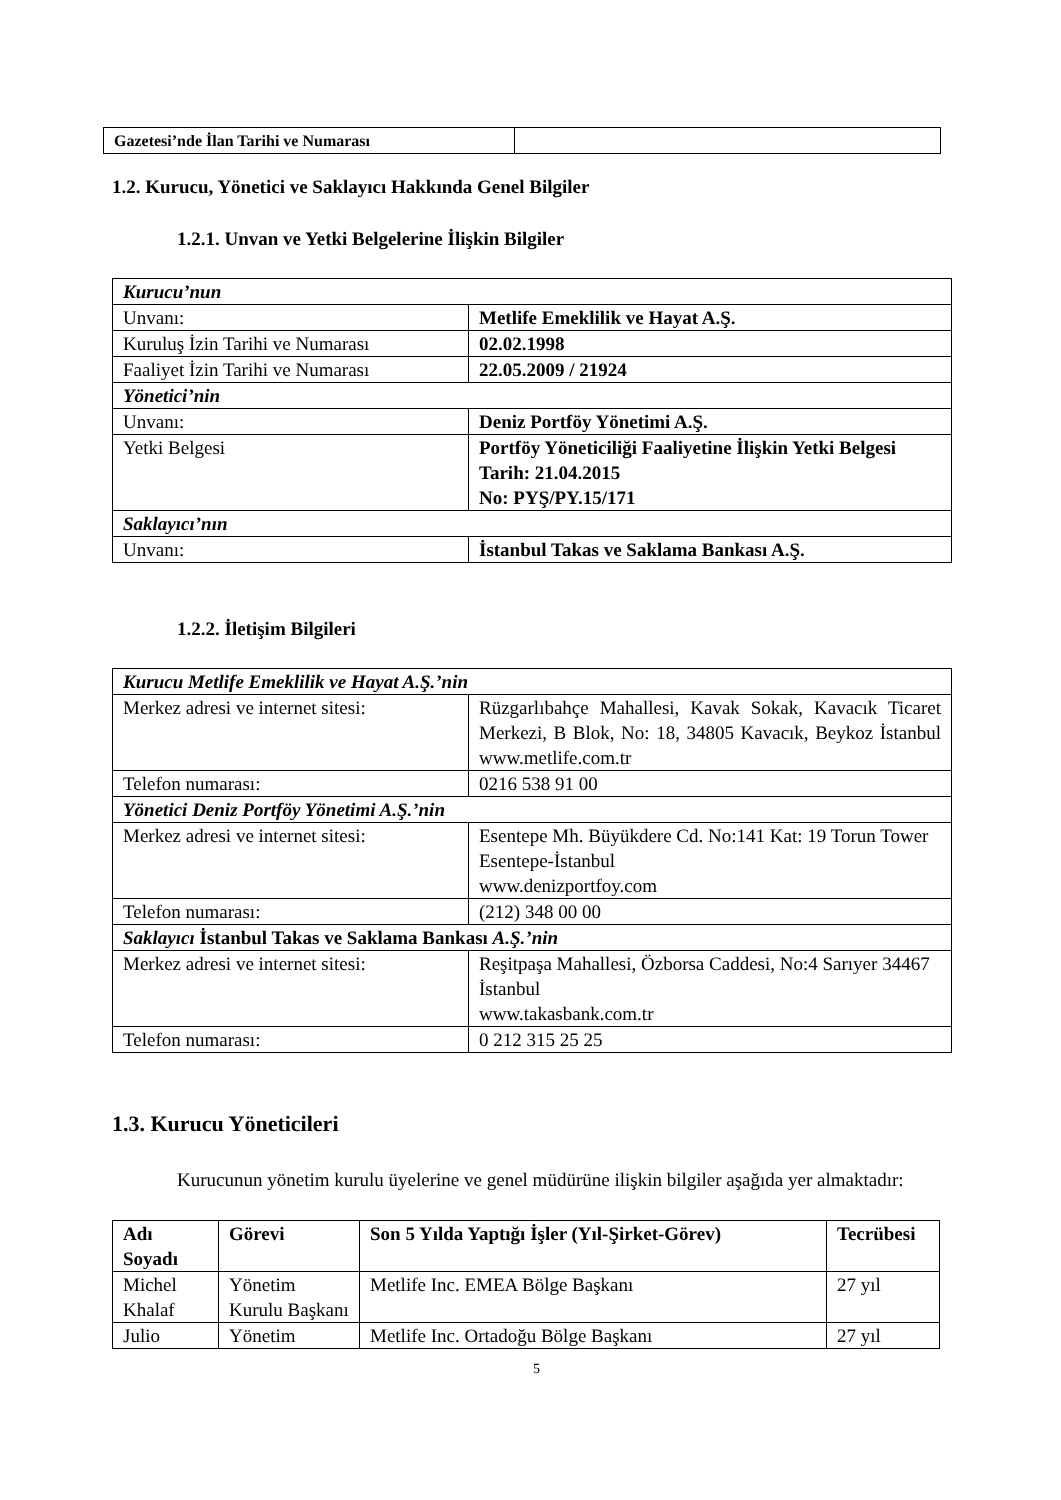| Gazetesi’nde İlan Tarihi ve Numarası | |
1.2. Kurucu, Yönetici ve Saklayıcı Hakkında Genel Bilgiler
1.2.1. Unvan ve Yetki Belgelerine İlişkin Bilgiler
| Kurucu’nun | |
| Unvanı: | Metlife Emeklilik ve Hayat A.Ş. |
| Kuruluş İzin Tarihi ve Numarası | 02.02.1998 |
| Faaliyet İzin Tarihi ve Numarası | 22.05.2009 / 21924 |
| Yönetici’nin | |
| Unvanı: | Deniz Portföy Yönetimi A.Ş. |
| Yetki Belgesi | Portföy Yöneticiliği Faaliyetine İlişkin Yetki Belgesi Tarih: 21.04.2015 No: PYŞ/PY.15/171 |
| Saklayıcı’nın | |
| Unvanı: | İstanbul Takas ve Saklama Bankası A.Ş. |
1.2.2. İletişim Bilgileri
| Kurucu Metlife Emeklilik ve Hayat A.Ş.’nin | |
| Merkez adresi ve internet sitesi: | Rüzgarlıbahçe Mahallesi, Kavak Sokak, Kavacık Ticaret Merkezi, B Blok, No: 18, 34805 Kavacık, Beykoz İstanbul www.metlife.com.tr |
| Telefon numarası: | 0216 538 91 00 |
| Yönetici Deniz Portföy Yönetimi A.Ş.’nin | |
| Merkez adresi ve internet sitesi: | Esentepe Mh. Büyükdere Cd. No:141 Kat: 19 Torun Tower Esentepe-İstanbul www.denizportfoy.com |
| Telefon numarası: | (212) 348 00 00 |
| Saklayıcı İstanbul Takas ve Saklama Bankası A.Ş.’nin | |
| Merkez adresi ve internet sitesi: | Reşitpaşa Mahallesi, Özborsa Caddesi, No:4 Sarıyer 34467 İstanbul www.takasbank.com.tr |
| Telefon numarası: | 0 212 315 25 25 |
1.3. Kurucu Yöneticileri
Kurucunun yönetim kurulu üyelerine ve genel müdürüne ilişkin bilgiler aşağıda yer almaktadır:
| Adı Soyadı | Görevi | Son 5 Yılda Yaptığı İşler (Yıl-Şirket-Görev) | Tecrübesi |
| --- | --- | --- | --- |
| Michel Khalaf | Yönetim Kurulu Başkanı | Metlife Inc. EMEA Bölge Başkanı | 27 yıl |
| Julio | Yönetim | Metlife Inc. Ortadoğu Bölge Başkanı | 27 yıl |
5